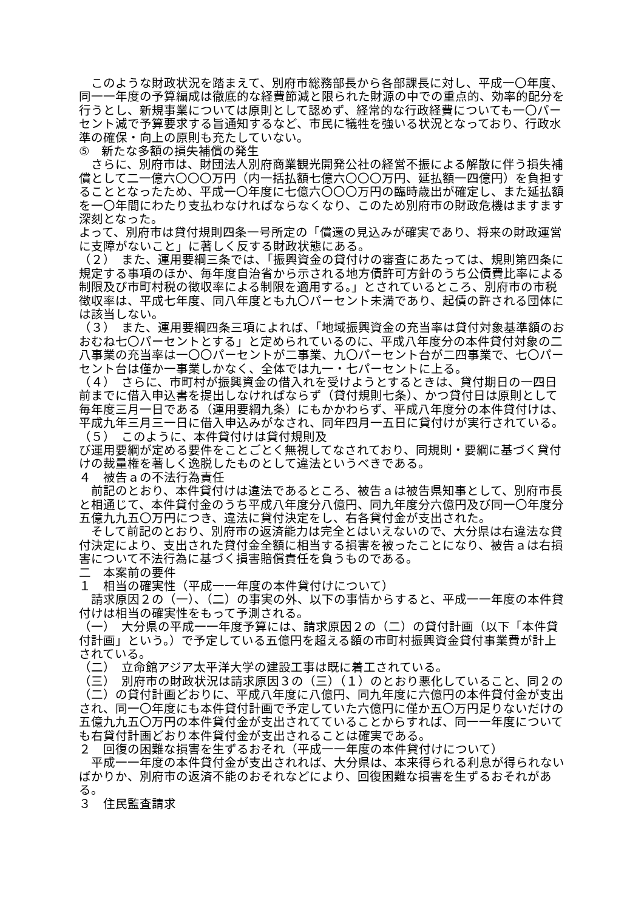このような財政状況を踏まえて、別府市総務部長から各部課長に対し、平成一〇年度、同一一年度の予算編成は徹底的な経費節減と限られた財源の中での重点的、効率的配分を行うとし、新規事業については原則として認めず、経常的な行政経費についても一〇パーセント減で予算要求する旨通知するなど、市民に犠牲を強いる状況となっており、行政水準の確保・向上の原則も充たしていない。
⑤　新たな多額の損失補償の発生
　さらに、別府市は、財団法人別府商業観光開発公社の経営不振による解散に伴う損失補償として二一億六〇〇〇万円（内一括払額七億六〇〇〇万円、延払額一四億円）を負担することとなったため、平成一〇年度に七億六〇〇〇万円の臨時歳出が確定し、また延払額を一〇年間にわたり支払わなければならなくなり、このため別府市の財政危機はますます深刻となった。
よって、別府市は貸付規則四条一号所定の「償還の見込みが確実であり、将来の財政運営に支障がないこと」に著しく反する財政状態にある。
（２）　また、運用要綱三条では、「振興資金の貸付けの審査にあたっては、規則第四条に規定する事項のほか、毎年度自治省から示される地方債許可方針のうち公債費比率による制限及び市町村税の徴収率による制限を適用する。」とされているところ、別府市の市税徴収率は、平成七年度、同八年度とも九〇パーセント未満であり、起債の許される団体には該当しない。
（３）　また、運用要綱四条三項によれば、「地域振興資金の充当率は貸付対象基準額のおおむね七〇パーセントとする」と定められているのに、平成八年度分の本件貸付対象の二八事業の充当率は一〇〇パーセントが二事業、九〇パーセント台が二四事業で、七〇パーセント台は僅か一事業しかなく、全体では九一・七パーセントに上る。
（４）　さらに、市町村が振興資金の借入れを受けようとするときは、貸付期日の一四日前までに借入申込書を提出しなければならず（貸付規則七条）、かつ貸付日は原則として毎年度三月一日である（運用要綱九条）にもかかわらず、平成八年度分の本件貸付けは、平成九年三月三一日に借入申込みがなされ、同年四月一五日に貸付けが実行されている。
（５）　このように、本件貸付けは貸付規則及
び運用要綱が定める要件をことごとく無視してなされており、同規則・要綱に基づく貸付けの裁量権を著しく逸脱したものとして違法というべきである。
４　被告ａの不法行為責任
　前記のとおり、本件貸付けは違法であるところ、被告ａは被告県知事として、別府市長と相通じて、本件貸付金のうち平成八年度分八億円、同九年度分六億円及び同一〇年度分五億九九五〇万円につき、違法に貸付決定をし、右各貸付金が支出された。
　そして前記のとおり、別府市の返済能力は完全とはいえないので、大分県は右違法な貸付決定により、支出された貸付金全額に相当する損害を被ったことになり、被告ａは右損害について不法行為に基づく損害賠償責任を負うものである。
二　本案前の要件
１　相当の確実性（平成一一年度の本件貸付けについて）
　請求原因２の（一）、（二）の事実の外、以下の事情からすると、平成一一年度の本件貸付けは相当の確実性をもって予測される。
（一）　大分県の平成一一年度予算には、請求原因２の（二）の貸付計画（以下「本件貸付計画」という。）で予定している五億円を超える額の市町村振興資金貸付事業費が計上されている。
（二）　立命館アジア太平洋大学の建設工事は既に着工されている。
（三）　別府市の財政状況は請求原因３の（三）（１）のとおり悪化していること、同２の（二）の貸付計画どおりに、平成八年度に八億円、同九年度に六億円の本件貸付金が支出され、同一〇年度にも本件貸付計画で予定していた六億円に僅か五〇万円足りないだけの五億九九五〇万円の本件貸付金が支出されてていることからすれば、同一一年度についても右貸付計画どおり本件貸付金が支出されることは確実である。
２　回復の困難な損害を生ずるおそれ（平成一一年度の本件貸付けについて）
　平成一一年度の本件貸付金が支出されれば、大分県は、本来得られる利息が得られないばかりか、別府市の返済不能のおそれなどにより、回復困難な損害を生ずるおそれがある。
３　住民監査請求